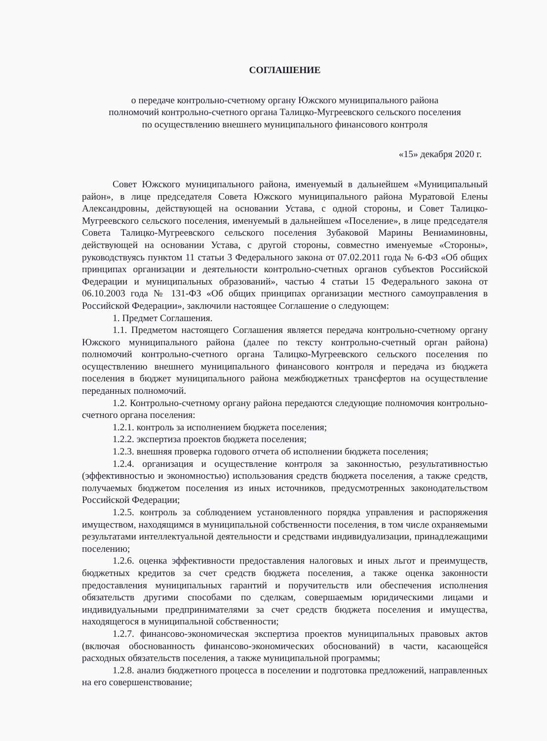СОГЛАШЕНИЕ
о передаче контрольно-счетному органу Южского муниципального района
полномочий контрольно-счетного органа Талицко-Мугреевского сельского поселения
по осуществлению внешнего муниципального финансового контроля
«15» декабря 2020 г.
Совет Южского муниципального района, именуемый в дальнейшем «Муниципальный район», в лице председателя Совета Южского муниципального района Муратовой Елены Александровны, действующей на основании Устава, с одной стороны, и Совет Талицко-Мугреевского сельского поселения, именуемый в дальнейшем «Поселение», в лице председателя Совета Талицко-Мугреевского сельского поселения Зубаковой Марины Вениаминовны, действующей на основании Устава, с другой стороны, совместно именуемые «Стороны», руководствуясь пунктом 11 статьи 3 Федерального закона от 07.02.2011 года № 6-ФЗ «Об общих принципах организации и деятельности контрольно-счетных органов субъектов Российской Федерации и муниципальных образований», частью 4 статьи 15 Федерального закона от 06.10.2003 года № 131-ФЗ «Об общих принципах организации местного самоуправления в Российской Федерации», заключили настоящее Соглашение о следующем:
1. Предмет Соглашения.
1.1. Предметом настоящего Соглашения является передача контрольно-счетному органу Южского муниципального района (далее по тексту контрольно-счетный орган района) полномочий контрольно-счетного органа Талицко-Мугреевского сельского поселения по осуществлению внешнего муниципального финансового контроля и передача из бюджета поселения в бюджет муниципального района межбюджетных трансфертов на осуществление переданных полномочий.
1.2. Контрольно-счетному органу района передаются следующие полномочия контрольно-счетного органа поселения:
1.2.1. контроль за исполнением бюджета поселения;
1.2.2. экспертиза проектов бюджета поселения;
1.2.3. внешняя проверка годового отчета об исполнении бюджета поселения;
1.2.4. организация и осуществление контроля за законностью, результативностью (эффективностью и экономностью) использования средств бюджета поселения, а также средств, получаемых бюджетом поселения из иных источников, предусмотренных законодательством Российской Федерации;
1.2.5. контроль за соблюдением установленного порядка управления и распоряжения имуществом, находящимся в муниципальной собственности поселения, в том числе охраняемыми результатами интеллектуальной деятельности и средствами индивидуализации, принадлежащими поселению;
1.2.6. оценка эффективности предоставления налоговых и иных льгот и преимуществ, бюджетных кредитов за счет средств бюджета поселения, а также оценка законности предоставления муниципальных гарантий и поручительств или обеспечения исполнения обязательств другими способами по сделкам, совершаемым юридическими лицами и индивидуальными предпринимателями за счет средств бюджета поселения и имущества, находящегося в муниципальной собственности;
1.2.7. финансово-экономическая экспертиза проектов муниципальных правовых актов (включая обоснованность финансово-экономических обоснований) в части, касающейся расходных обязательств поселения, а также муниципальной программы;
1.2.8. анализ бюджетного процесса в поселении и подготовка предложений, направленных на его совершенствование;